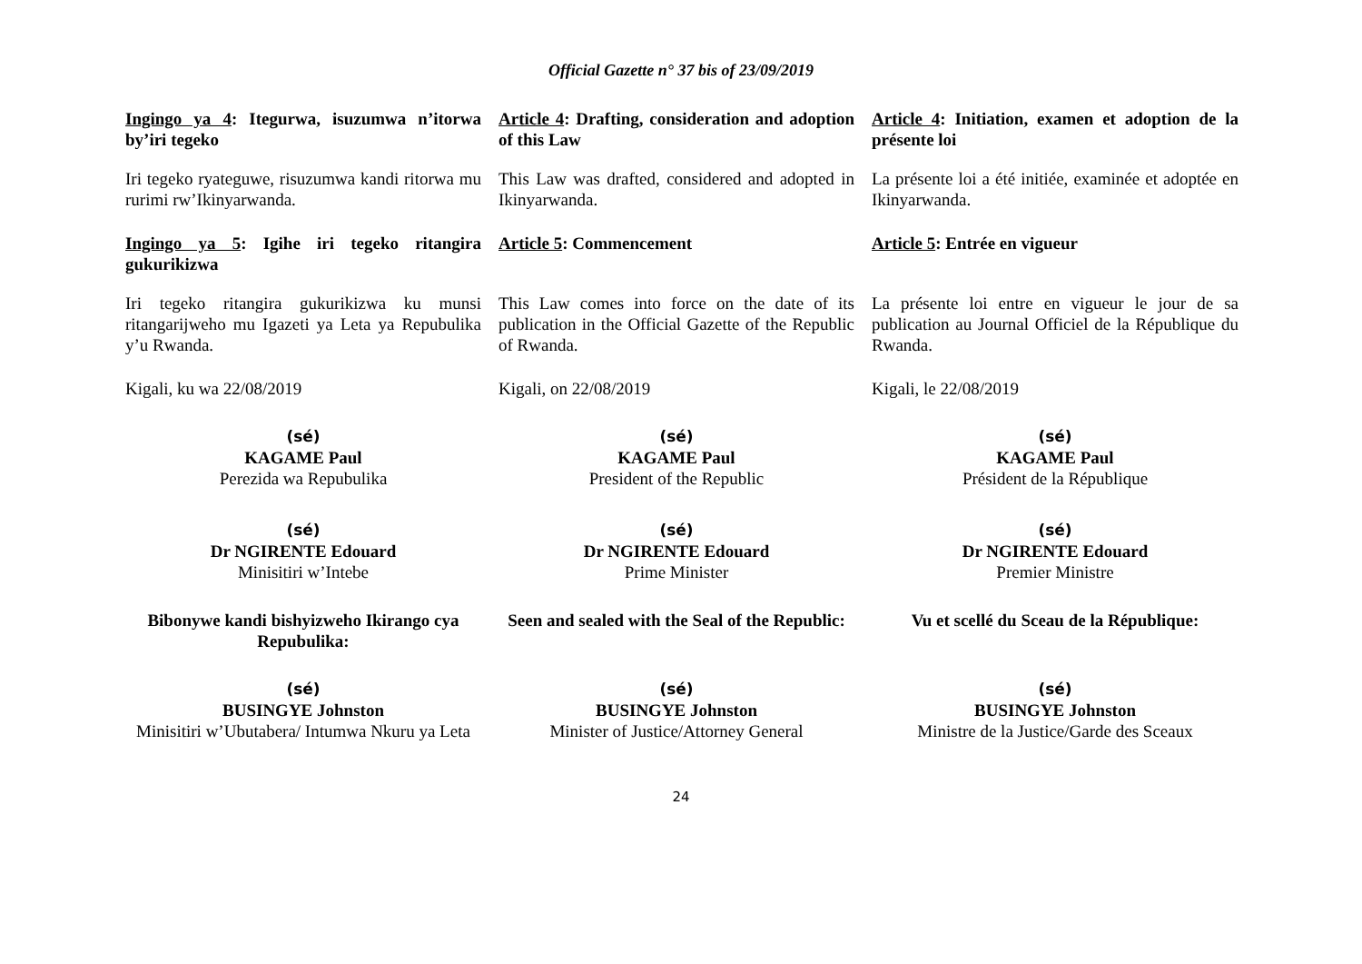Official Gazette n° 37 bis of 23/09/2019
Ingingo ya 4: Itegurwa, isuzumwa n’itorwa by’iri tegeko
Article 4: Drafting, consideration and adoption of this Law
Article 4: Initiation, examen et adoption de la présente loi
Iri tegeko ryateguwe, risuzumwa kandi ritorwa mu rurimi rw’Ikinyarwanda.
This Law was drafted, considered and adopted in Ikinyarwanda.
La présente loi a été initiée, examinée et adoptée en Ikinyarwanda.
Ingingo ya 5: Igihe iri tegeko ritangira gukurikizwa
Article 5: Commencement Article 5: Entrée en vigueur
Iri tegeko ritangira gukurikizwa ku munsi ritangarijweho mu Igazeti ya Leta ya Repubulika y’u Rwanda.
This Law comes into force on the date of its publication in the Official Gazette of the Republic of Rwanda.
La présente loi entre en vigueur le jour de sa publication au Journal Officiel de la République du Rwanda.
Kigali, ku wa 22/08/2019 Kigali, on 22/08/2019 Kigali, le 22/08/2019
(sé)
KAGAME Paul
Perezida wa Repubulika
(sé)
KAGAME Paul
President of the Republic
(sé)
KAGAME Paul
Président de la République
(sé)
Dr NGIRENTE Edouard
Minisitiri w’Intebe
(sé)
Dr NGIRENTE Edouard
Prime Minister
(sé)
Dr NGIRENTE Edouard
Premier Ministre
Bibonywe kandi bishyizweho Ikirango cya Repubulika:
Seen and sealed with the Seal of the Republic:
Vu et scellé du Sceau de la République:
(sé)
BUSINGYE Johnston
Minisitiri w’Ubutabera/ Intumwa Nkuru ya Leta
(sé)
BUSINGYE Johnston
Minister of Justice/Attorney General
(sé)
BUSINGYE Johnston
Ministre de la Justice/Garde des Sceaux
24